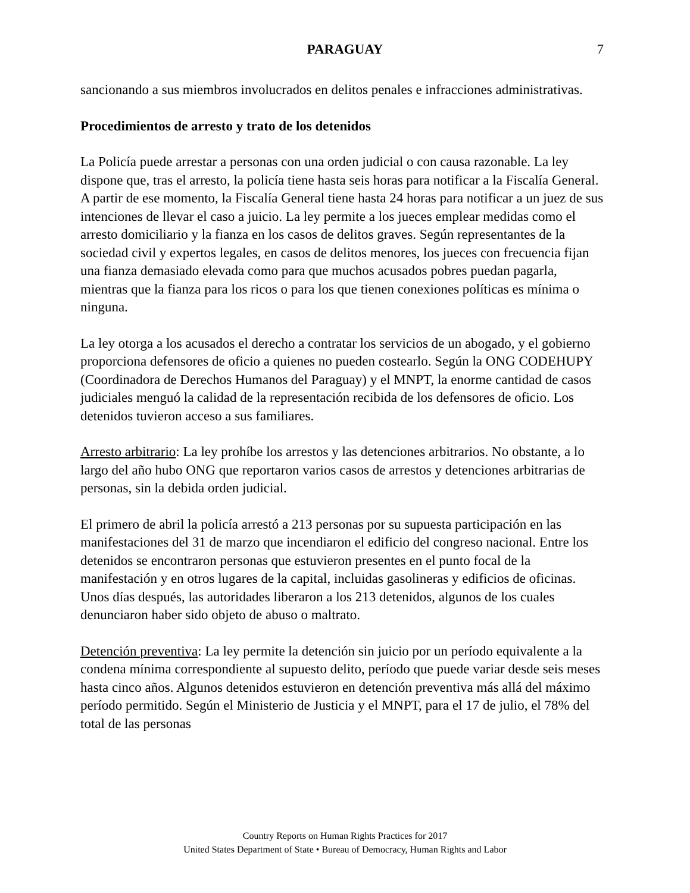PARAGUAY 7
sancionando a sus miembros involucrados en delitos penales e infracciones administrativas.
Procedimientos de arresto y trato de los detenidos
La Policía puede arrestar a personas con una orden judicial o con causa razonable. La ley dispone que, tras el arresto, la policía tiene hasta seis horas para notificar a la Fiscalía General. A partir de ese momento, la Fiscalía General tiene hasta 24 horas para notificar a un juez de sus intenciones de llevar el caso a juicio. La ley permite a los jueces emplear medidas como el arresto domiciliario y la fianza en los casos de delitos graves. Según representantes de la sociedad civil y expertos legales, en casos de delitos menores, los jueces con frecuencia fijan una fianza demasiado elevada como para que muchos acusados pobres puedan pagarla, mientras que la fianza para los ricos o para los que tienen conexiones políticas es mínima o ninguna.
La ley otorga a los acusados el derecho a contratar los servicios de un abogado, y el gobierno proporciona defensores de oficio a quienes no pueden costearlo. Según la ONG CODEHUPY (Coordinadora de Derechos Humanos del Paraguay) y el MNPT, la enorme cantidad de casos judiciales menguó la calidad de la representación recibida de los defensores de oficio. Los detenidos tuvieron acceso a sus familiares.
Arresto arbitrario: La ley prohíbe los arrestos y las detenciones arbitrarios. No obstante, a lo largo del año hubo ONG que reportaron varios casos de arrestos y detenciones arbitrarias de personas, sin la debida orden judicial.
El primero de abril la policía arrestó a 213 personas por su supuesta participación en las manifestaciones del 31 de marzo que incendiaron el edificio del congreso nacional. Entre los detenidos se encontraron personas que estuvieron presentes en el punto focal de la manifestación y en otros lugares de la capital, incluidas gasolineras y edificios de oficinas. Unos días después, las autoridades liberaron a los 213 detenidos, algunos de los cuales denunciaron haber sido objeto de abuso o maltrato.
Detención preventiva: La ley permite la detención sin juicio por un período equivalente a la condena mínima correspondiente al supuesto delito, período que puede variar desde seis meses hasta cinco años. Algunos detenidos estuvieron en detención preventiva más allá del máximo período permitido. Según el Ministerio de Justicia y el MNPT, para el 17 de julio, el 78% del total de las personas
Country Reports on Human Rights Practices for 2017
United States Department of State • Bureau of Democracy, Human Rights and Labor